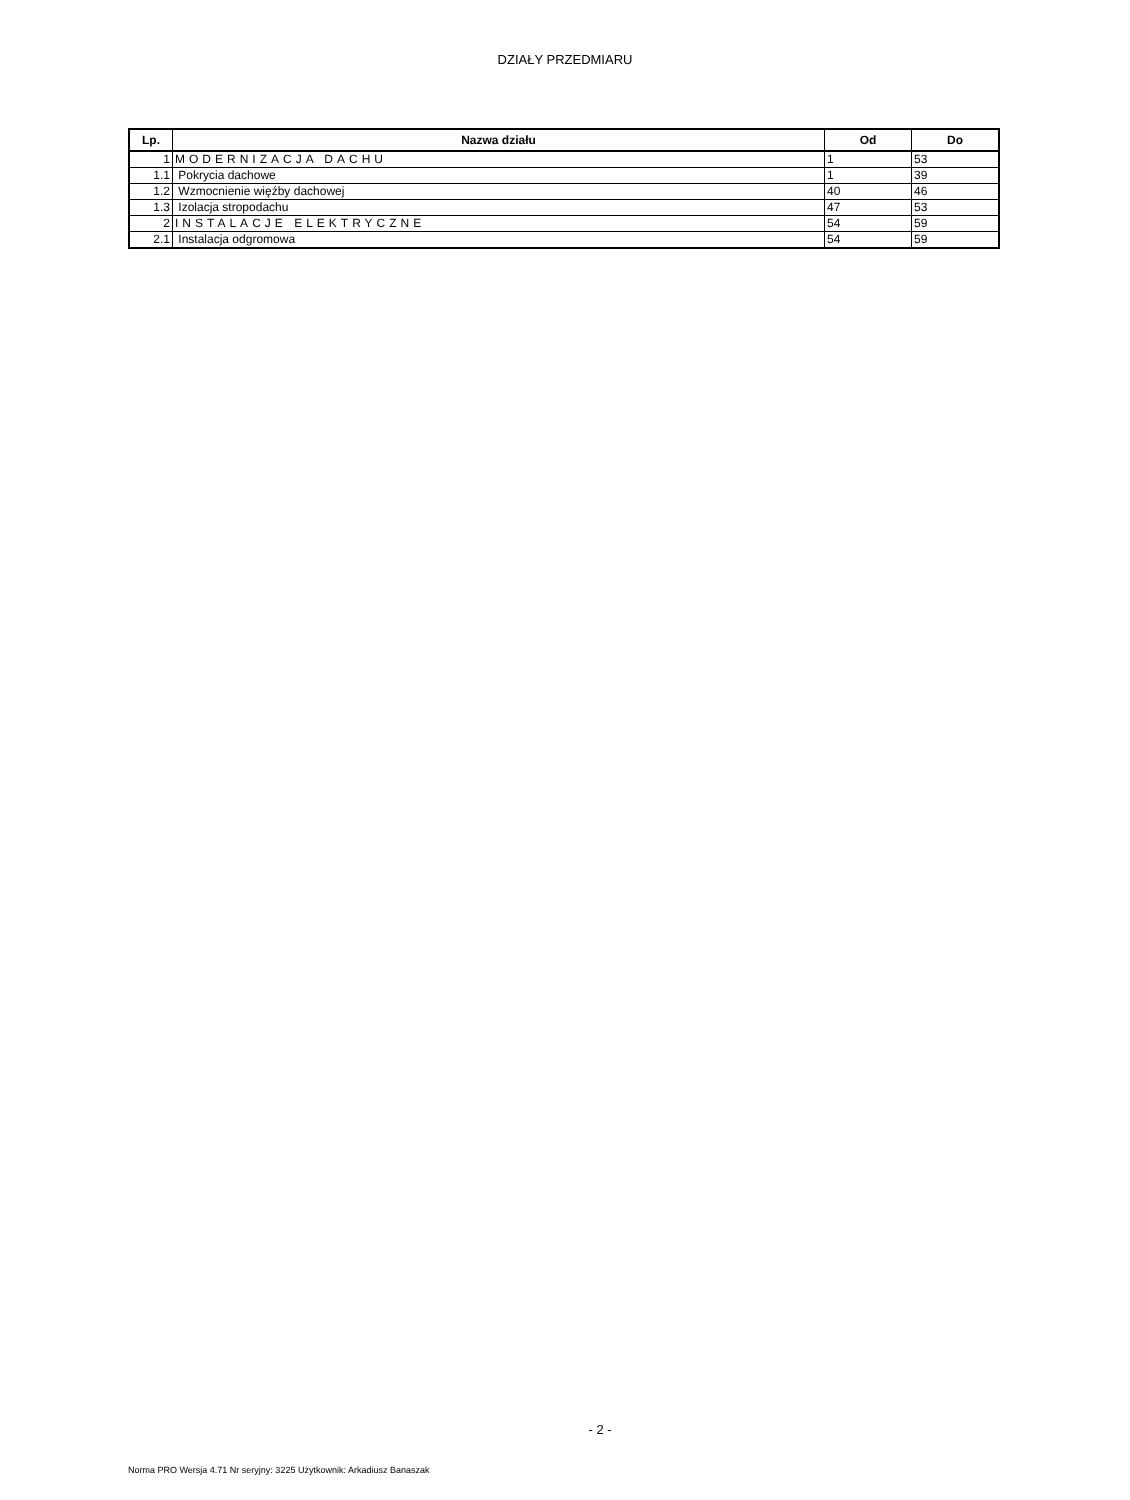DZIAŁY PRZEDMIARU
| Lp. | Nazwa działu | Od | Do |
| --- | --- | --- | --- |
| 1 | MODERNIZACJA DACHU | 1 | 53 |
| 1.1 | Pokrycia dachowe | 1 | 39 |
| 1.2 | Wzmocnienie więźby dachowej | 40 | 46 |
| 1.3 | Izolacja stropodachu | 47 | 53 |
| 2 | INSTALACJE ELEKTRYCZNE | 54 | 59 |
| 2.1 | Instalacja odgromowa | 54 | 59 |
- 2 -
Norma PRO Wersja 4.71 Nr seryjny: 3225 Użytkownik: Arkadiusz Banaszak